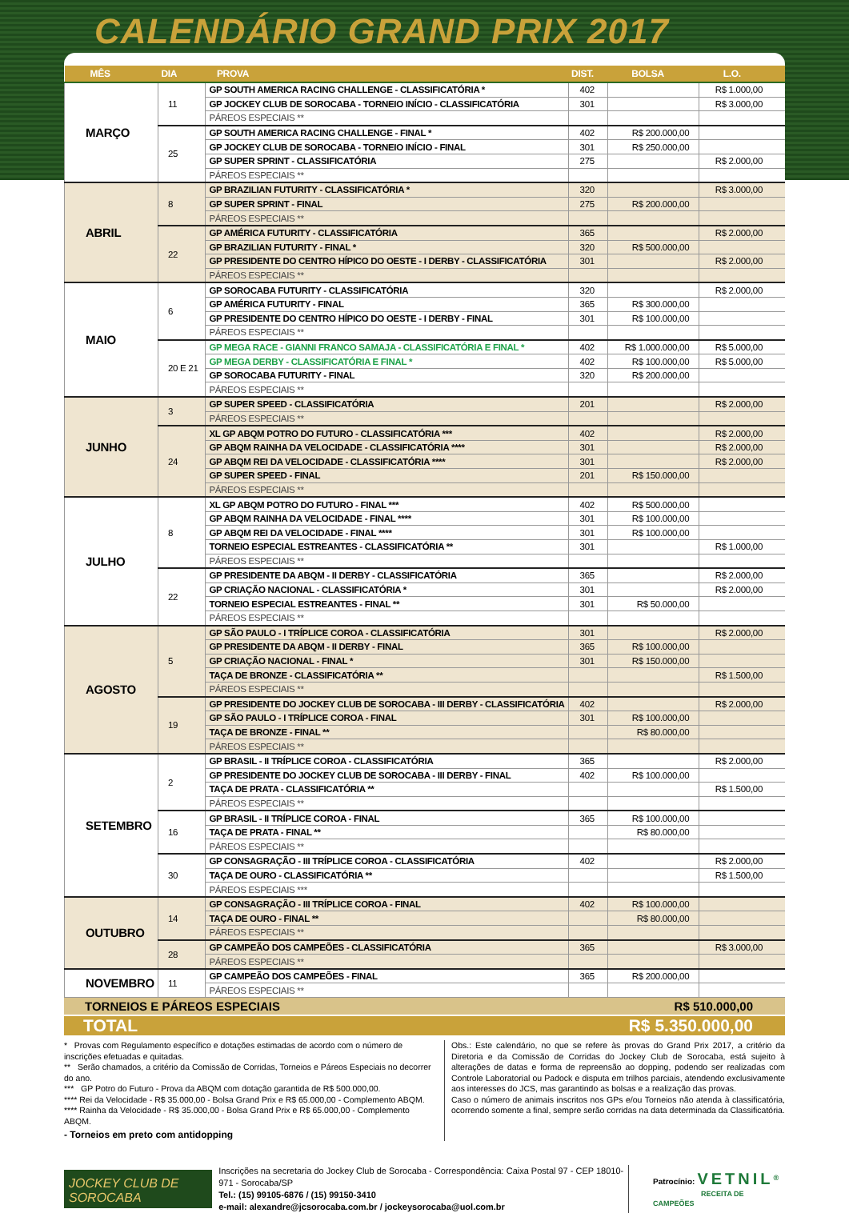CALENDÁRIO GRAND PRIX 2017
| MÊS | DIA | PROVA | DIST. | BOLSA | L.O. |
| --- | --- | --- | --- | --- | --- |
| MARÇO | 11 | GP SOUTH AMERICA RACING CHALLENGE - CLASSIFICATÓRIA * | 402 | | R$ 1.000,00 |
| | | GP JOCKEY CLUB DE SOROCABA - TORNEIO INÍCIO - CLASSIFICATÓRIA | 301 | | R$ 3.000,00 |
| | | PÁREOS ESPECIAIS ** | | | |
| | 25 | GP SOUTH AMERICA RACING CHALLENGE - FINAL * | 402 | R$ 200.000,00 | |
| | | GP JOCKEY CLUB DE SOROCABA - TORNEIO INÍCIO - FINAL | 301 | R$ 250.000,00 | |
| | | GP SUPER SPRINT - CLASSIFICATÓRIA | 275 | | R$ 2.000,00 |
| | | PÁREOS ESPECIAIS ** | | | |
| ABRIL | 8 | GP BRAZILIAN FUTURITY - CLASSIFICATÓRIA * | 320 | | R$ 3.000,00 |
| | | GP SUPER SPRINT - FINAL | 275 | R$ 200.000,00 | |
| | | PÁREOS ESPECIAIS ** | | | |
| | 22 | GP AMÉRICA FUTURITY - CLASSIFICATÓRIA | 365 | | R$ 2.000,00 |
| | | GP BRAZILIAN FUTURITY - FINAL * | 320 | R$ 500.000,00 | |
| | | GP PRESIDENTE DO CENTRO HÍPICO DO OESTE - I DERBY - CLASSIFICATÓRIA | 301 | | R$ 2.000,00 |
| | | PÁREOS ESPECIAIS ** | | | |
| MAIO | 6 | GP SOROCABA FUTURITY - CLASSIFICATÓRIA | 320 | | R$ 2.000,00 |
| | | GP AMÉRICA FUTURITY - FINAL | 365 | R$ 300.000,00 | |
| | | GP PRESIDENTE DO CENTRO HÍPICO DO OESTE - I DERBY - FINAL | 301 | R$ 100.000,00 | |
| | | PÁREOS ESPECIAIS ** | | | |
| | 20 E 21 | GP MEGA RACE - GIANNI FRANCO SAMAJA - CLASSIFICATÓRIA E FINAL * | 402 | R$ 1.000.000,00 | R$ 5.000,00 |
| | | GP MEGA DERBY - CLASSIFICATÓRIA E FINAL * | 402 | R$ 100.000,00 | R$ 5.000,00 |
| | | GP SOROCABA FUTURITY - FINAL | 320 | R$ 200.000,00 | |
| | | PÁREOS ESPECIAIS ** | | | |
| JUNHO | 3 | GP SUPER SPEED - CLASSIFICATÓRIA | 201 | | R$ 2.000,00 |
| | | PÁREOS ESPECIAIS ** | | | |
| | 24 | XL GP ABQM POTRO DO FUTURO - CLASSIFICATÓRIA *** | 402 | | R$ 2.000,00 |
| | | GP ABQM RAINHA DA VELOCIDADE - CLASSIFICATÓRIA **** | 301 | | R$ 2.000,00 |
| | | GP ABQM REI DA VELOCIDADE - CLASSIFICATÓRIA **** | 301 | | R$ 2.000,00 |
| | | GP SUPER SPEED - FINAL | 201 | R$ 150.000,00 | |
| | | PÁREOS ESPECIAIS ** | | | |
| JULHO | 8 | XL GP ABQM POTRO DO FUTURO - FINAL *** | 402 | R$ 500.000,00 | |
| | | GP ABQM RAINHA DA VELOCIDADE - FINAL **** | 301 | R$ 100.000,00 | |
| | | GP ABQM REI DA VELOCIDADE - FINAL **** | 301 | R$ 100.000,00 | |
| | | TORNEIO ESPECIAL ESTREANTES - CLASSIFICATÓRIA ** | 301 | | R$ 1.000,00 |
| | | PÁREOS ESPECIAIS ** | | | |
| | 22 | GP PRESIDENTE DA ABQM - II DERBY - CLASSIFICATÓRIA | 365 | | R$ 2.000,00 |
| | | GP CRIAÇÃO NACIONAL - CLASSIFICATÓRIA * | 301 | | R$ 2.000,00 |
| | | TORNEIO ESPECIAL ESTREANTES - FINAL ** | 301 | R$ 50.000,00 | |
| | | PÁREOS ESPECIAIS ** | | | |
| AGOSTO | 5 | GP SÃO PAULO - I TRÍPLICE COROA - CLASSIFICATÓRIA | 301 | | R$ 2.000,00 |
| | | GP PRESIDENTE DA ABQM - II DERBY - FINAL | 365 | R$ 100.000,00 | |
| | | GP CRIAÇÃO NACIONAL - FINAL * | 301 | R$ 150.000,00 | |
| | | TAÇA DE BRONZE - CLASSIFICATÓRIA ** | | | R$ 1.500,00 |
| | | PÁREOS ESPECIAIS ** | | | |
| | 19 | GP PRESIDENTE DO JOCKEY CLUB DE SOROCABA - III DERBY - CLASSIFICATÓRIA | 402 | | R$ 2.000,00 |
| | | GP SÃO PAULO - I TRÍPLICE COROA - FINAL | 301 | R$ 100.000,00 | |
| | | TAÇA DE BRONZE - FINAL ** | | R$ 80.000,00 | |
| | | PÁREOS ESPECIAIS ** | | | |
| SETEMBRO | 2 | GP BRASIL - II TRÍPLICE COROA - CLASSIFICATÓRIA | 365 | | R$ 2.000,00 |
| | | GP PRESIDENTE DO JOCKEY CLUB DE SOROCABA - III DERBY - FINAL | 402 | R$ 100.000,00 | |
| | | TAÇA DE PRATA - CLASSIFICATÓRIA ** | | | R$ 1.500,00 |
| | | PÁREOS ESPECIAIS ** | | | |
| | 16 | GP BRASIL - II TRÍPLICE COROA - FINAL | 365 | R$ 100.000,00 | |
| | | TAÇA DE PRATA - FINAL ** | | R$ 80.000,00 | |
| | | PÁREOS ESPECIAIS ** | | | |
| | 30 | GP CONSAGRAÇÃO - III TRÍPLICE COROA - CLASSIFICATÓRIA | 402 | | R$ 2.000,00 |
| | | TAÇA DE OURO - CLASSIFICATÓRIA ** | | | R$ 1.500,00 |
| | | PÁREOS ESPECIAIS *** | | | |
| OUTUBRO | 14 | GP CONSAGRAÇÃO - III TRÍPLICE COROA - FINAL | 402 | R$ 100.000,00 | |
| | | TAÇA DE OURO - FINAL ** | | R$ 80.000,00 | |
| | | PÁREOS ESPECIAIS ** | | | |
| | 28 | GP CAMPEÃO DOS CAMPEÕES - CLASSIFICATÓRIA | 365 | | R$ 3.000,00 |
| | | PÁREOS ESPECIAIS ** | | | |
| NOVEMBRO | 11 | GP CAMPEÃO DOS CAMPEÕES - FINAL | 365 | R$ 200.000,00 | |
| | | PÁREOS ESPECIAIS ** | | | |
TORNEIOS E PÁREOS ESPECIAIS R$ 510.000,00
TOTAL R$ 5.350.000,00
* Provas com Regulamento específico e dotações estimadas de acordo com o número de inscrições efetuadas e quitadas.
** Serão chamados, a critério da Comissão de Corridas, Torneios e Páreos Especiais no decorrer do ano.
*** GP Potro do Futuro - Prova da ABQM com dotação garantida de R$ 500.000,00.
**** Rei da Velocidade - R$ 35.000,00 - Bolsa Grand Prix e R$ 65.000,00 - Complemento ABQM.
**** Rainha da Velocidade - R$ 35.000,00 - Bolsa Grand Prix e R$ 65.000,00 - Complemento ABQM.
- Torneios em preto com antidopping
Obs.: Este calendário, no que se refere às provas do Grand Prix 2017, a critério da Diretoria e da Comissão de Corridas do Jockey Club de Sorocaba, está sujeito à alterações de datas e forma de repreensão ao dopping, podendo ser realizadas com Controle Laboratorial ou Padock e disputa em trilhos parciais, atendendo exclusivamente aos interesses do JCS, mas garantindo as bolsas e a realização das provas.
Caso o número de animais inscritos nos GPs e/ou Torneios não atenda à classificatória, ocorrendo somente a final, sempre serão corridas na data determinada da Classificatória.
JOCKEY CLUB DE SOROCABA
Inscrições na secretaria do Jockey Club de Sorocaba - Correspondência: Caixa Postal 97 - CEP 18010-971 - Sorocaba/SP
Tel.: (15) 99105-6876 / (15) 99150-3410
e-mail: alexandre@jcsorocaba.com.br / jockeysorocaba@uol.com.br
Patrocínio: VETNIL<sup>®</sup>
RECEITA DE CAMPEÕES